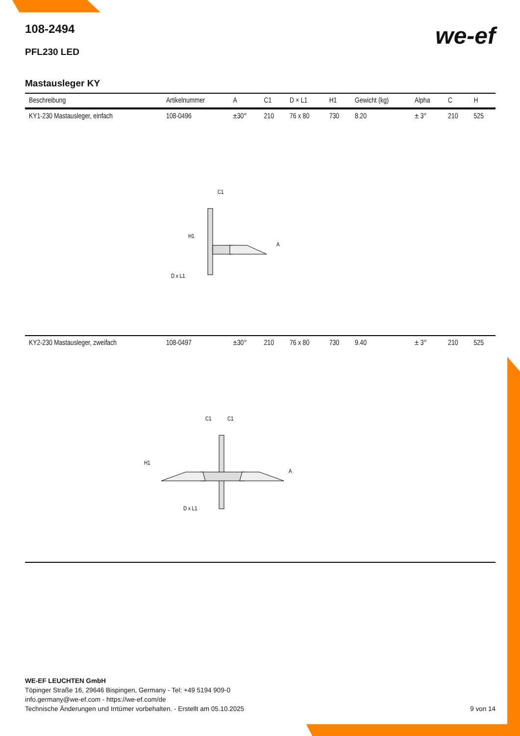we-ef
108-2494
PFL230 LED
Mastausleger KY
| Beschreibung | Artikelnummer | A | C1 | D × L1 | H1 | Gewicht (kg) | Alpha | C | H |
| --- | --- | --- | --- | --- | --- | --- | --- | --- | --- |
| KY1-230 Mastausleger, einfach | 108-0496 | ±30° | 210 | 76 x 80 | 730 | 8.20 | ± 3° | 210 | 525 |
| C1 H1 A D x L1 | | | | | | | | | |
| KY2-230 Mastausleger, zweifach | 108-0497 | ±30° | 210 | 76 x 80 | 730 | 9.40 | ± 3° | 210 | 525 |
| C1 C1 H1 A D x L1 | | | | | | | | | |
WE-EF LEUCHTEN GmbH
Töpinger Straße 16, 29646 Bispingen, Germany - Tel: +49 5194 909-0
info.germany@we-ef.com - https://we-ef.com/de
Technische Änderungen und Irrtümer vorbehalten. - Erstellt am 05.10.2025 9 von 14